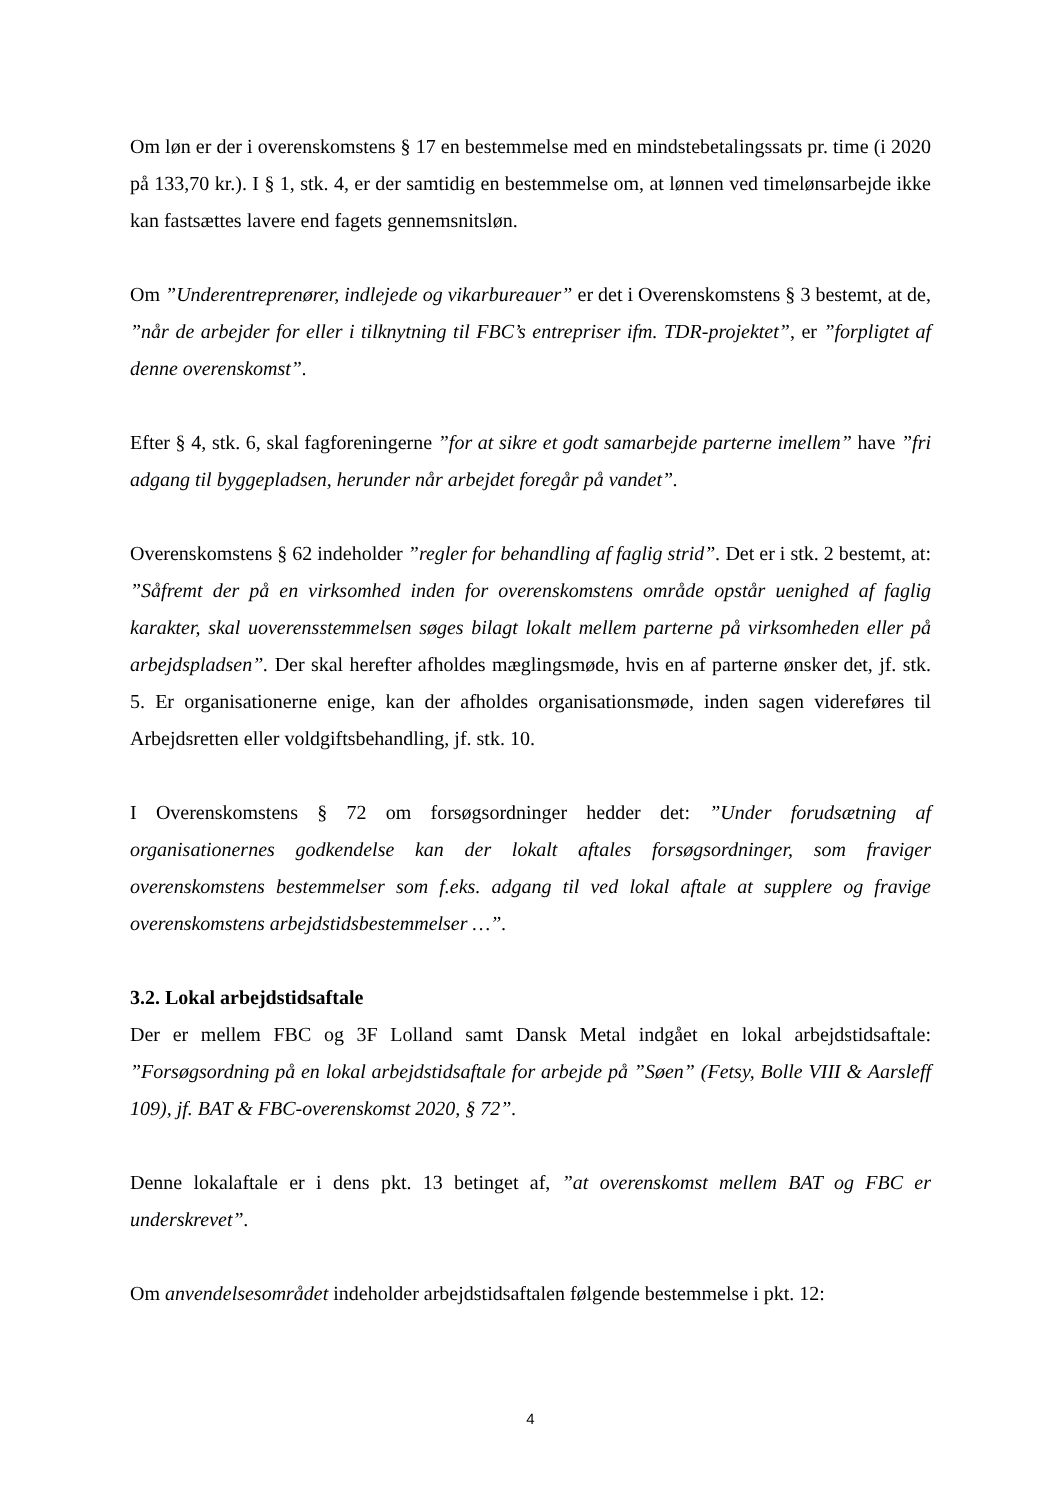Om løn er der i overenskomstens § 17 en bestemmelse med en mindstebetalingssats pr. time (i 2020 på 133,70 kr.). I § 1, stk. 4, er der samtidig en bestemmelse om, at lønnen ved timelønsarbejde ikke kan fastsættes lavere end fagets gennemsnitsløn.
Om ”Underentreprenører, indlejede og vikarbureauer” er det i Overenskomstens § 3 bestemt, at de, ”når de arbejder for eller i tilknytning til FBC’s entrepriser ifm. TDR-projektet”, er ”forpligtet af denne overenskomst”.
Efter § 4, stk. 6, skal fagforeningerne ”for at sikre et godt samarbejde parterne imellem” have ”fri adgang til byggepladsen, herunder når arbejdet foregår på vandet”.
Overenskomstens § 62 indeholder ”regler for behandling af faglig strid”. Det er i stk. 2 bestemt, at: ”Såfremt der på en virksomhed inden for overenskomstens område opstår uenighed af faglig karakter, skal uoverensstemmelsen søges bilagt lokalt mellem parterne på virksomheden eller på arbejdspladsen”. Der skal herefter afholdes mæglingsmøde, hvis en af parterne ønsker det, jf. stk. 5. Er organisationerne enige, kan der afholdes organisationsmøde, inden sagen videreføres til Arbejdsretten eller voldgiftsbehandling, jf. stk. 10.
I Overenskomstens § 72 om forsøgsordninger hedder det: ”Under forudsætning af organisationernes godkendelse kan der lokalt aftales forsøgsordninger, som fraviger overenskomstens bestemmelser som f.eks. adgang til ved lokal aftale at supplere og fravige overenskomstens arbejdstidsbestemmelser …”.
3.2. Lokal arbejdstidsaftale
Der er mellem FBC og 3F Lolland samt Dansk Metal indgået en lokal arbejdstidsaftale: ”Forsøgsordning på en lokal arbejdstidsaftale for arbejde på ”Søen” (Fetsy, Bolle VIII & Aarsleff 109), jf. BAT & FBC-overenskomst 2020, § 72”.
Denne lokalaftale er i dens pkt. 13 betinget af, ”at overenskomst mellem BAT og FBC er underskrevet”.
Om anvendelsesområdet indeholder arbejdstidsaftalen følgende bestemmelse i pkt. 12:
4